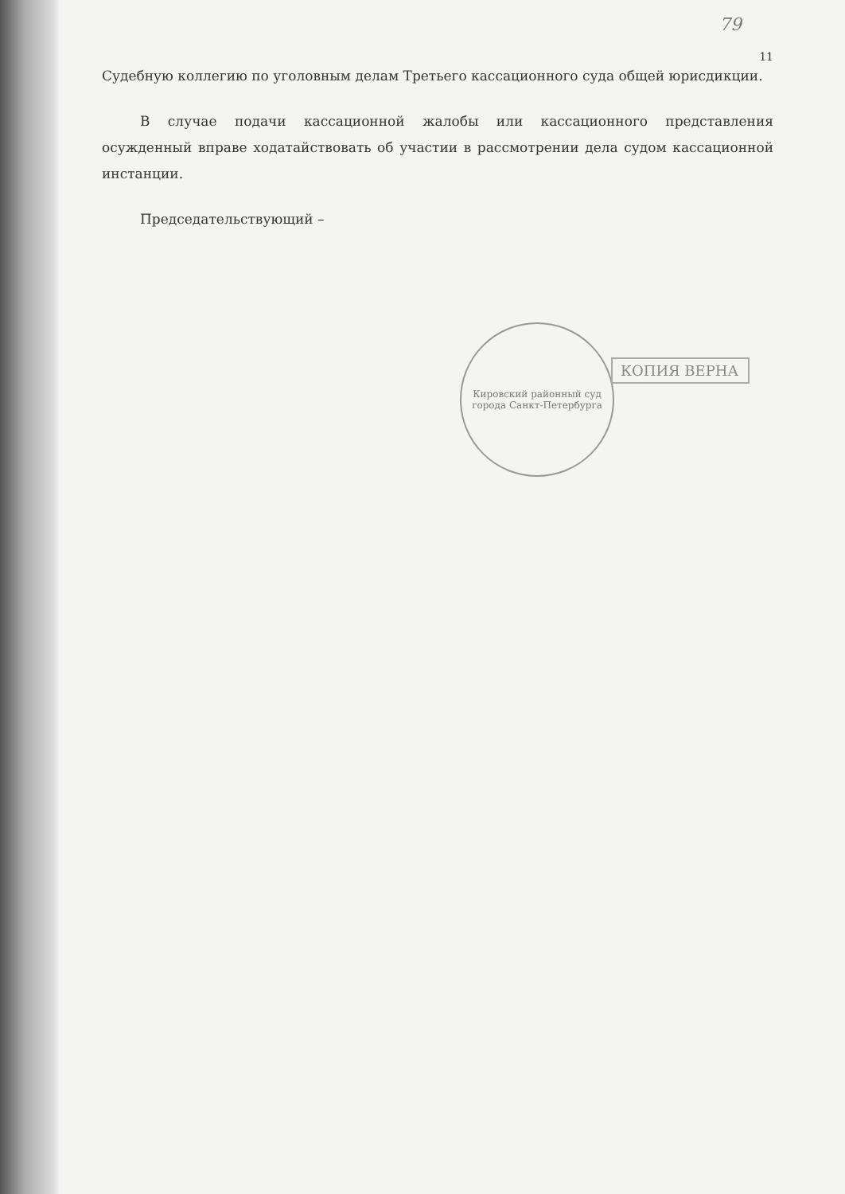79
11
Судебную коллегию по уголовным делам Третьего кассационного суда общей юрисдикции.
В случае подачи кассационной жалобы или кассационного представления осужденный вправе ходатайствовать об участии в рассмотрении дела судом кассационной инстанции.
Председательствующий –
Кировский районный суд города Санкт-Петербурга
КОПИЯ ВЕРНА